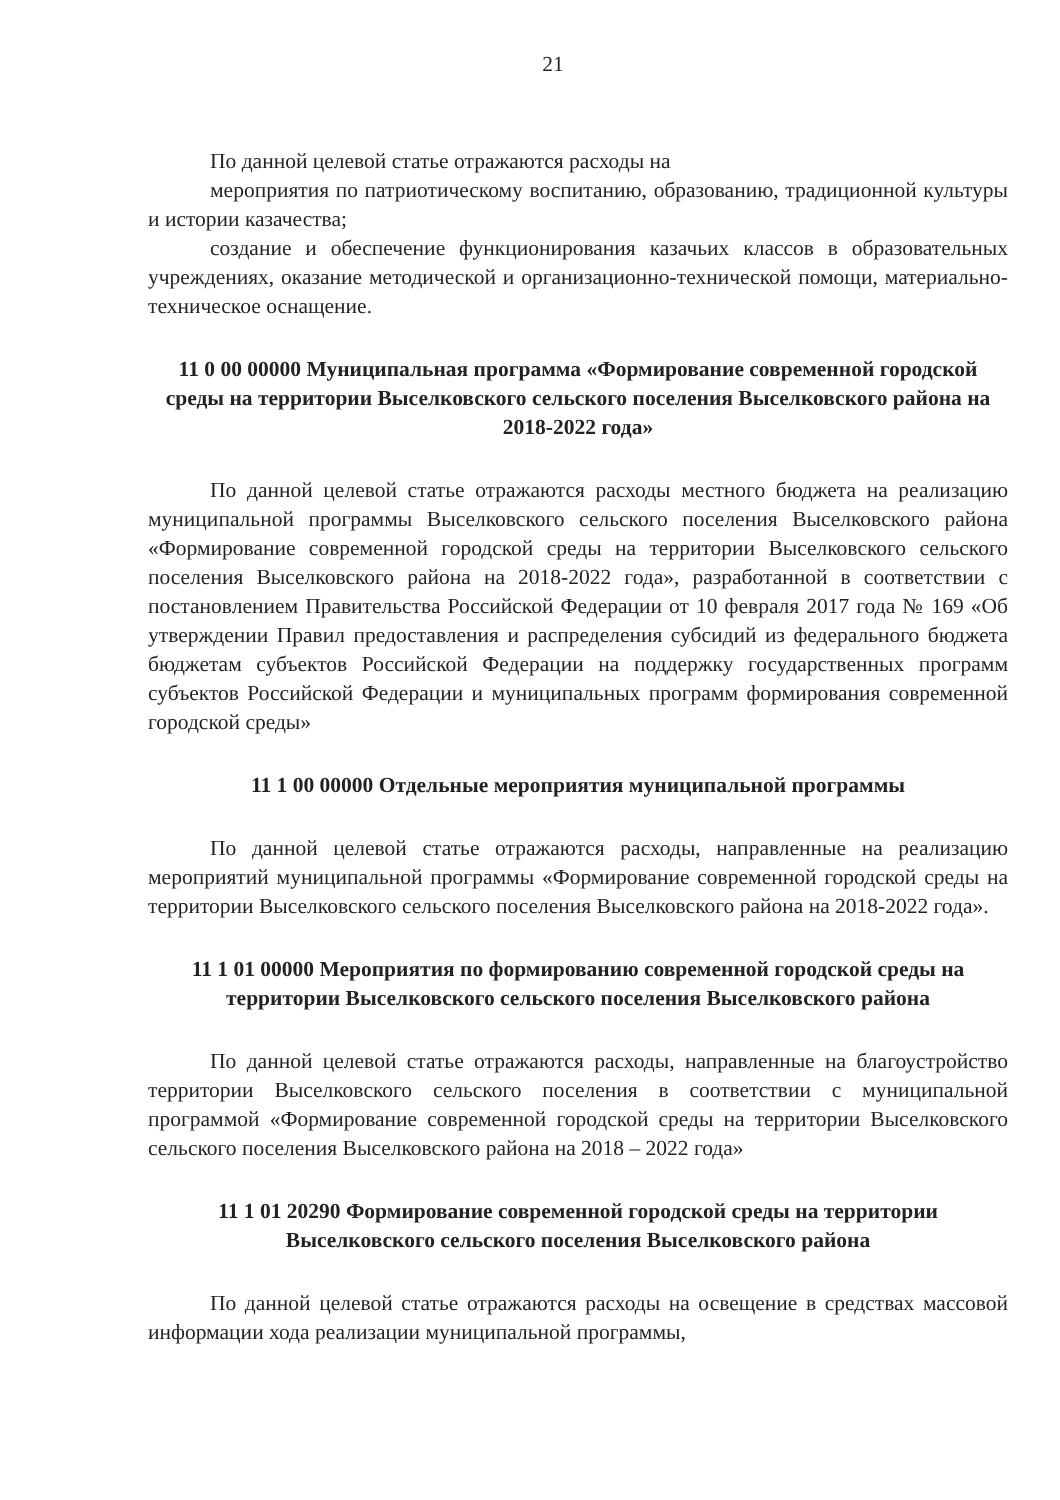21
По данной целевой статье отражаются расходы на
мероприятия по патриотическому воспитанию, образованию, традиционной культуры и истории казачества;
создание и обеспечение функционирования казачьих классов в образовательных учреждениях, оказание методической и организационно-технической помощи, материально-техническое оснащение.
11 0 00 00000 Муниципальная программа «Формирование современной городской среды на территории Выселковского сельского поселения Выселковского района на 2018-2022 года»
По данной целевой статье отражаются расходы местного бюджета на реализацию муниципальной программы Выселковского сельского поселения Выселковского района «Формирование современной городской среды на территории Выселковского сельского поселения Выселковского района на 2018-2022 года», разработанной в соответствии с постановлением Правительства Российской Федерации от 10 февраля 2017 года № 169 «Об утверждении Правил предоставления и распределения субсидий из федерального бюджета бюджетам субъектов Российской Федерации на поддержку государственных программ субъектов Российской Федерации и муниципальных программ формирования современной городской среды»
11 1 00 00000 Отдельные мероприятия муниципальной программы
По данной целевой статье отражаются расходы, направленные на реализацию мероприятий муниципальной программы «Формирование современной городской среды на территории Выселковского сельского поселения Выселковского района на 2018-2022 года».
11 1 01 00000 Мероприятия по формированию современной городской среды на территории Выселковского сельского поселения Выселковского района
По данной целевой статье отражаются расходы, направленные на благоустройство территории Выселковского сельского поселения в соответствии с муниципальной программой «Формирование современной городской среды на территории Выселковского сельского поселения Выселковского района на 2018 – 2022 года»
11 1 01 20290 Формирование современной городской среды на территории Выселковского сельского поселения Выселковского района
По данной целевой статье отражаются расходы на освещение в средствах массовой информации хода реализации муниципальной программы,